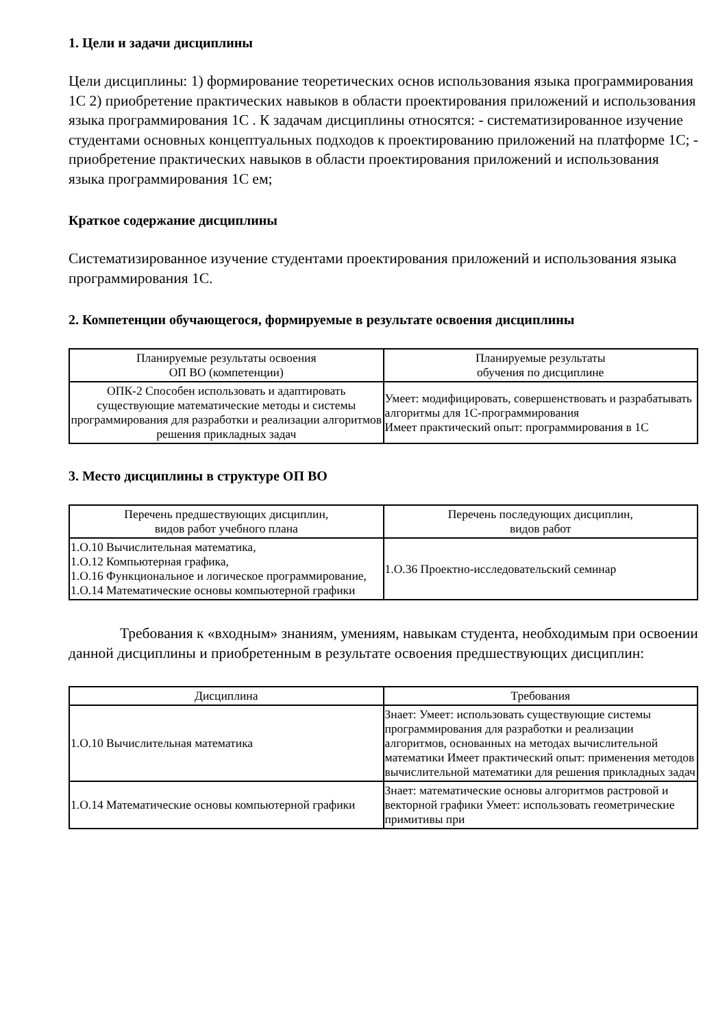1. Цели и задачи дисциплины
Цели дисциплины: 1) формирование теоретических основ использования языка программирования 1С 2) приобретение практических навыков в области проектирования приложений и использования языка программирования 1С . К задачам дисциплины относятся: - систематизированное изучение студентами основных концептуальных подходов к проектированию приложений на платформе 1С; - приобретение практических навыков в области проектирования приложений и использования языка программирования 1С ем;
Краткое содержание дисциплины
Систематизированное изучение студентами проектирования приложений и использования языка программирования 1С.
2. Компетенции обучающегося, формируемые в результате освоения дисциплины
| Планируемые результаты освоения ОП ВО (компетенции) | Планируемые результаты обучения по дисциплине |
| --- | --- |
| ОПК-2 Способен использовать и адаптировать существующие математические методы и системы программирования для разработки и реализации алгоритмов решения прикладных задач | Умеет: модифицировать, совершенствовать и разрабатывать алгоритмы для 1С-программирования Имеет практический опыт: программирования в 1С |
3. Место дисциплины в структуре ОП ВО
| Перечень предшествующих дисциплин, видов работ учебного плана | Перечень последующих дисциплин, видов работ |
| --- | --- |
| 1.О.10 Вычислительная математика, 1.О.12 Компьютерная графика, 1.О.16 Функциональное и логическое программирование, 1.О.14 Математические основы компьютерной графики | 1.О.36 Проектно-исследовательский семинар |
Требования к «входным» знаниям, умениям, навыкам студента, необходимым при освоении данной дисциплины и приобретенным в результате освоения предшествующих дисциплин:
| Дисциплина | Требования |
| --- | --- |
| 1.О.10 Вычислительная математика | Знает: Умеет: использовать существующие системы программирования для разработки и реализации алгоритмов, основанных на методах вычислительной математики Имеет практический опыт: применения методов вычислительной математики для решения прикладных задач |
| 1.О.14 Математические основы компьютерной графики | Знает: математические основы алгоритмов растровой и векторной графики Умеет: использовать геометрические примитивы при |